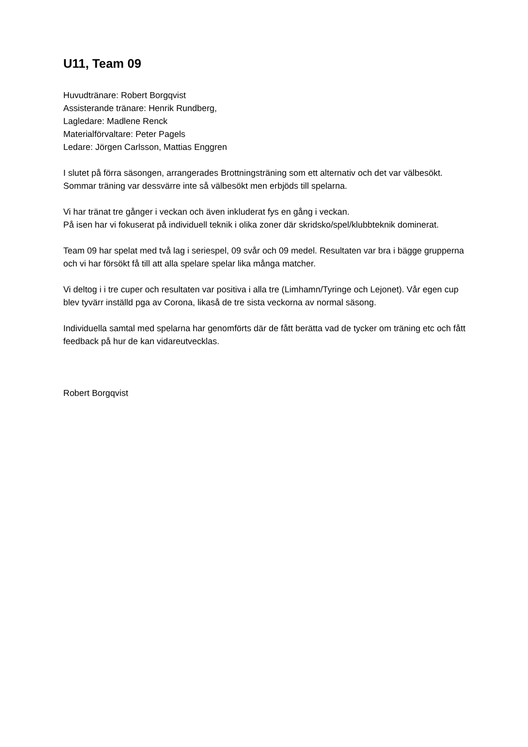U11, Team 09
Huvudtränare: Robert Borgqvist
Assisterande tränare: Henrik Rundberg,
Lagledare: Madlene Renck
Materialförvaltare: Peter Pagels
Ledare: Jörgen Carlsson, Mattias Enggren
I slutet på förra säsongen, arrangerades Brottningsträning som ett alternativ och det var välbesökt. Sommar träning var dessvärre inte så välbesökt men erbjöds till spelarna.
Vi har tränat tre gånger i veckan och även inkluderat fys en gång i veckan.
På isen har vi fokuserat på individuell teknik i olika zoner där skridsko/spel/klubbteknik dominerat.
Team 09 har spelat med två lag i seriespel, 09 svår och 09 medel. Resultaten var bra i bägge grupperna och vi har försökt få till att alla spelare spelar lika många matcher.
Vi deltog i i tre cuper och resultaten var positiva i alla tre (Limhamn/Tyringe och Lejonet). Vår egen cup blev tyvärr inställd pga av Corona, likaså de tre sista veckorna av normal säsong.
Individuella samtal med spelarna har genomförts där de fått berätta vad de tycker om träning etc och fått feedback på hur de kan vidareutvecklas.
Robert Borgqvist